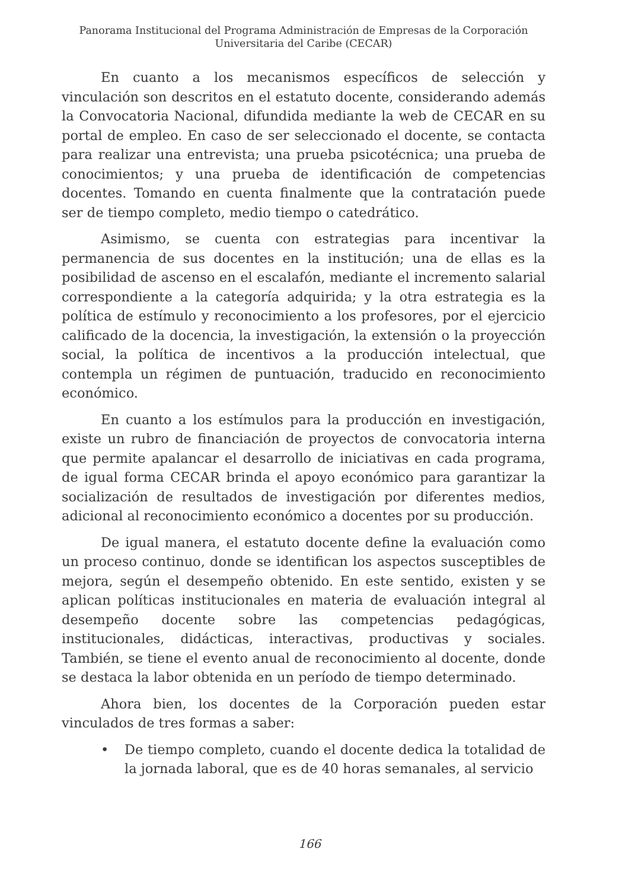Panorama Institucional del Programa Administración de Empresas de la Corporación
Universitaria del Caribe (CECAR)
En cuanto a los mecanismos específicos de selección y vinculación son descritos en el estatuto docente, considerando además la Convocatoria Nacional, difundida mediante la web de CECAR en su portal de empleo. En caso de ser seleccionado el docente, se contacta para realizar una entrevista; una prueba psicotécnica; una prueba de conocimientos; y una prueba de identificación de competencias docentes. Tomando en cuenta finalmente que la contratación puede ser de tiempo completo, medio tiempo o catedrático.
Asimismo, se cuenta con estrategias para incentivar la permanencia de sus docentes en la institución; una de ellas es la posibilidad de ascenso en el escalafón, mediante el incremento salarial correspondiente a la categoría adquirida; y la otra estrategia es la política de estímulo y reconocimiento a los profesores, por el ejercicio calificado de la docencia, la investigación, la extensión o la proyección social, la política de incentivos a la producción intelectual, que contempla un régimen de puntuación, traducido en reconocimiento económico.
En cuanto a los estímulos para la producción en investigación, existe un rubro de financiación de proyectos de convocatoria interna que permite apalancar el desarrollo de iniciativas en cada programa, de igual forma CECAR brinda el apoyo económico para garantizar la socialización de resultados de investigación por diferentes medios, adicional al reconocimiento económico a docentes por su producción.
De igual manera, el estatuto docente define la evaluación como un proceso continuo, donde se identifican los aspectos susceptibles de mejora, según el desempeño obtenido. En este sentido, existen y se aplican políticas institucionales en materia de evaluación integral al desempeño docente sobre las competencias pedagógicas, institucionales, didácticas, interactivas, productivas y sociales. También, se tiene el evento anual de reconocimiento al docente, donde se destaca la labor obtenida en un período de tiempo determinado.
Ahora bien, los docentes de la Corporación pueden estar vinculados de tres formas a saber:
• De tiempo completo, cuando el docente dedica la totalidad de la jornada laboral, que es de 40 horas semanales, al servicio
166